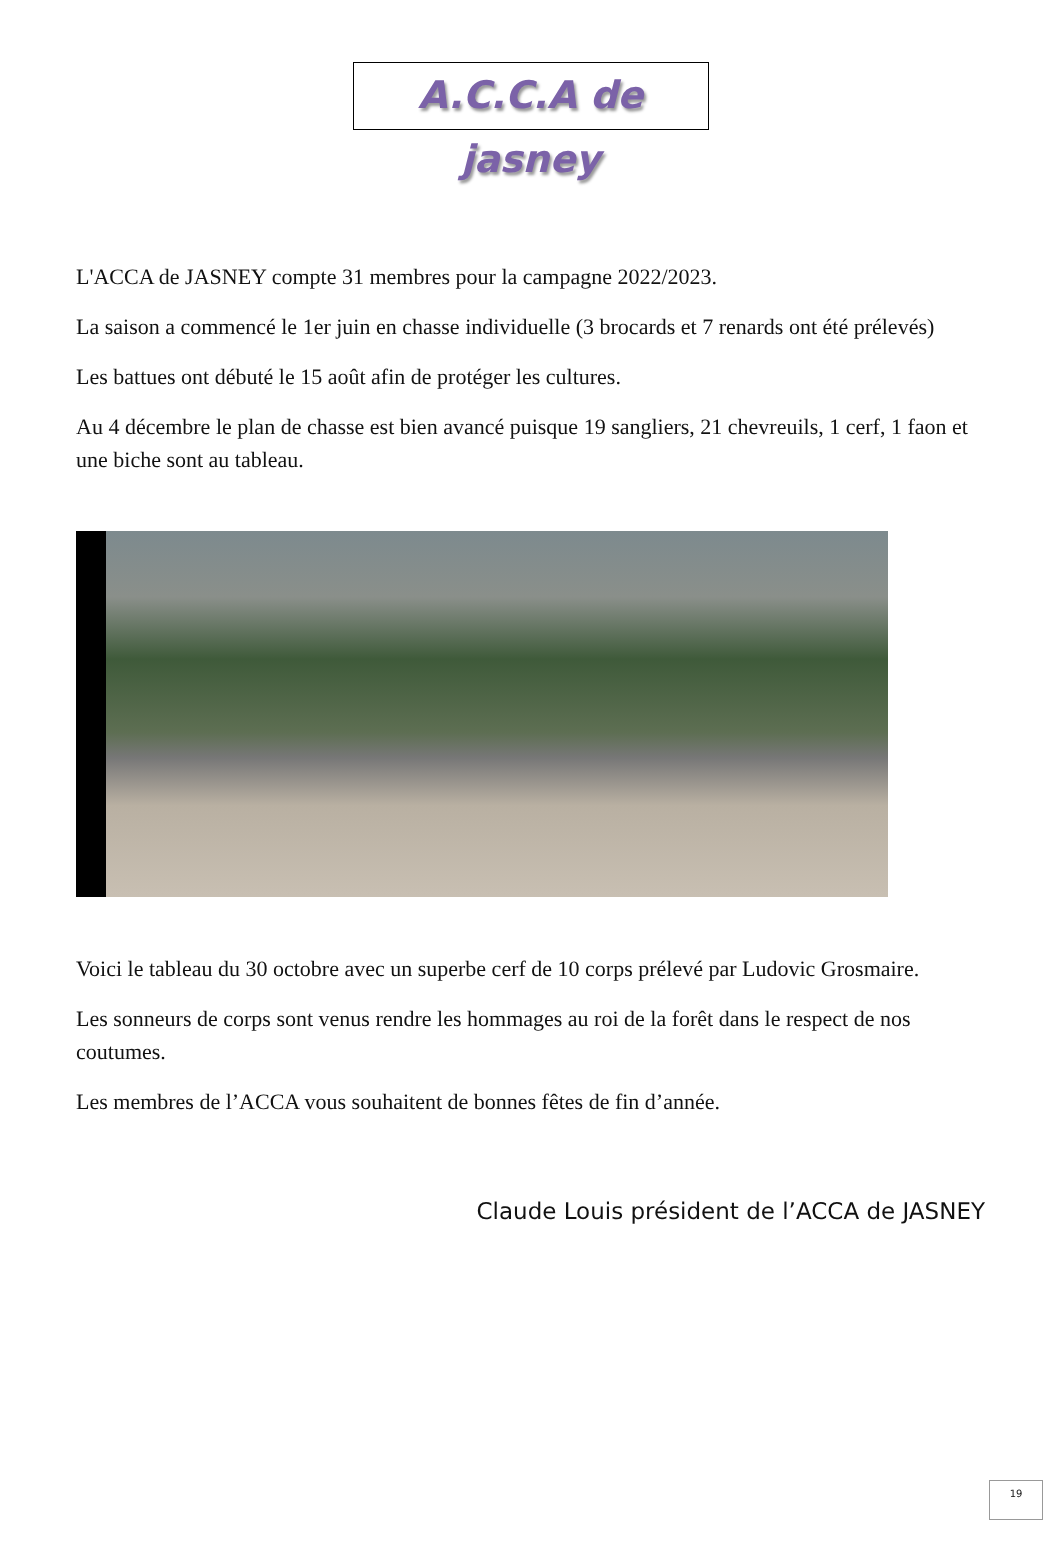A.C.C.A de jasney
L'ACCA de JASNEY compte 31 membres pour la campagne 2022/2023.
La saison a commencé le 1er juin en chasse individuelle (3 brocards et 7 renards ont été prélevés)
Les battues ont débuté le 15 août afin de protéger les cultures.
Au 4 décembre le plan de chasse est bien avancé puisque 19 sangliers, 21 chevreuils, 1 cerf, 1 faon et une biche sont au tableau.
Voici le tableau du 30 octobre avec un superbe cerf de 10 corps prélevé par Ludovic Grosmaire.
Les sonneurs de corps sont venus rendre les hommages au roi de la forêt dans le respect de nos coutumes.
Les membres de l’ACCA vous souhaitent de bonnes fêtes de fin d’année.
Claude Louis président de l’ACCA de JASNEY
19